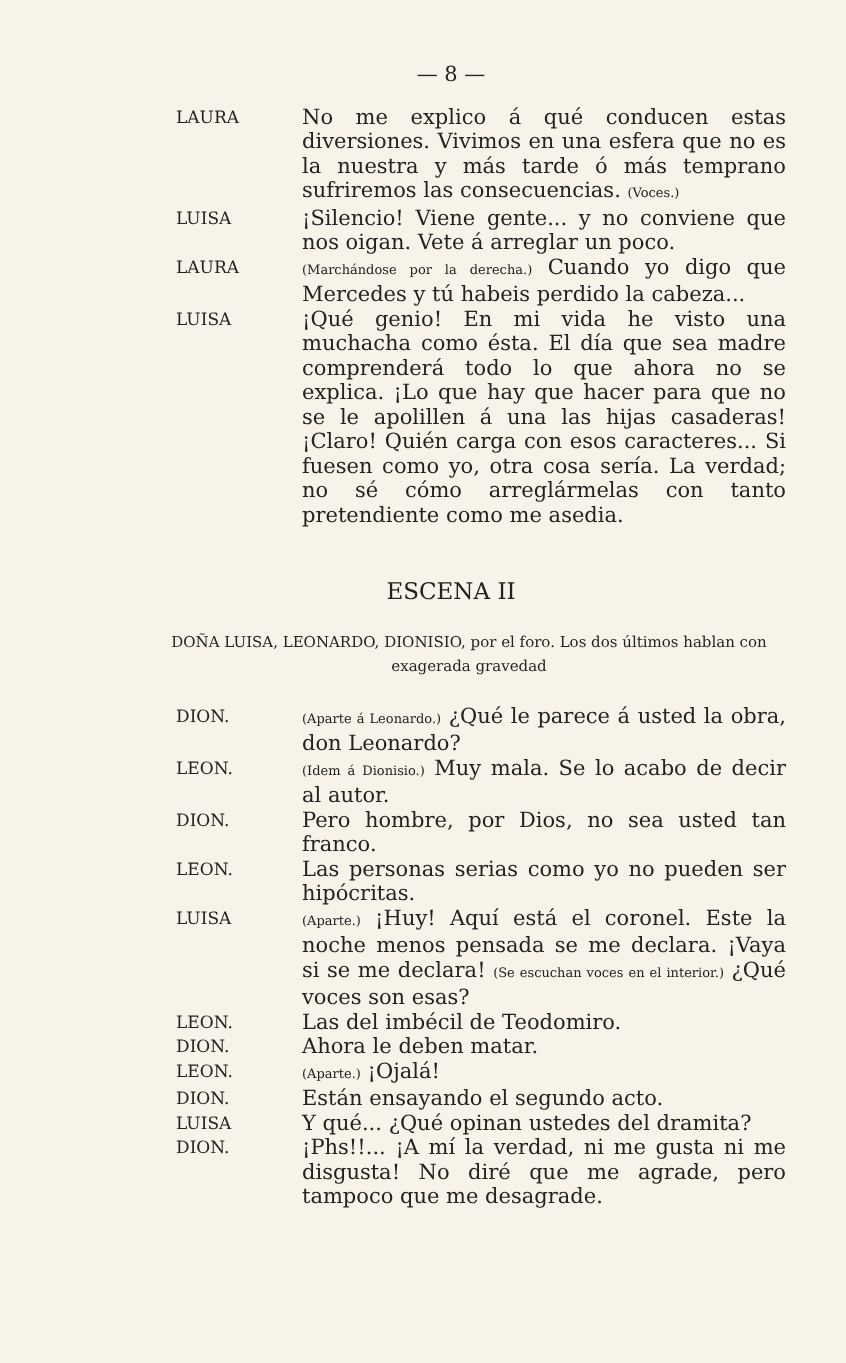— 8 —
LAURA
No me explico á qué conducen estas diversiones. Vivimos en una esfera que no es la nuestra y más tarde ó más temprano sufriremos las consecuencias. (Voces.)
LUISA
¡Silencio! Viene gente... y no conviene que nos oigan. Vete á arreglar un poco.
LAURA
(Marchándose por la derecha.) Cuando yo digo que Mercedes y tú habeis perdido la cabeza...
LUISA
¡Qué genio! En mi vida he visto una muchacha como ésta. El día que sea madre comprenderá todo lo que ahora no se explica. ¡Lo que hay que hacer para que no se le apolillen á una las hijas casaderas! ¡Claro! Quién carga con esos caracteres... Si fuesen como yo, otra cosa sería. La verdad; no sé cómo arreglármelas con tanto pretendiente como me asedia.
ESCENA II
DOÑA LUISA, LEONARDO, DIONISIO, por el foro. Los dos últimos hablan con exagerada gravedad
DION.
(Aparte á Leonardo.) ¿Qué le parece á usted la obra, don Leonardo?
LEON.
(Idem á Dionisio.) Muy mala. Se lo acabo de decir al autor.
DION.
Pero hombre, por Dios, no sea usted tan franco.
LEON.
Las personas serias como yo no pueden ser hipócritas.
LUISA
(Aparte.) ¡Huy! Aquí está el coronel. Este la noche menos pensada se me declara. ¡Vaya si se me declara! (Se escuchan voces en el interior.) ¿Qué voces son esas?
LEON.
Las del imbécil de Teodomiro.
DION.
Ahora le deben matar.
LEON.
(Aparte.) ¡Ojalá!
DION.
Están ensayando el segundo acto.
LUISA
Y qué... ¿Qué opinan ustedes del dramita?
DION.
¡Phs!!... ¡A mí la verdad, ni me gusta ni me disgusta! No diré que me agrade, pero tampoco que me desagrade.